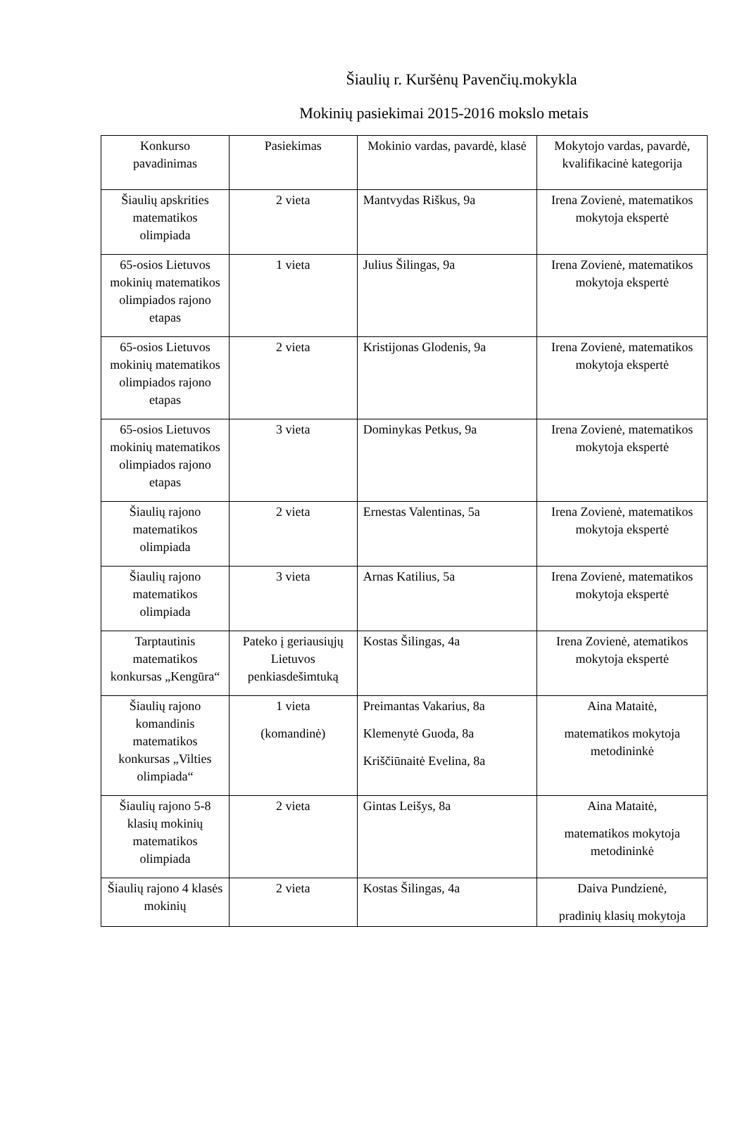Šiaulių r. Kuršėnų Pavenčių.mokykla
Mokinių pasiekimai 2015-2016 mokslo metais
| Konkurso pavadinimas | Pasiekimas | Mokinio vardas, pavardė, klasė | Mokytojo vardas, pavardė, kvalifikacinė kategorija |
| Šiaulių apskrities matematikos olimpiada | 2 vieta | Mantvydas Riškus, 9a | Irena Zovienė, matematikos mokytoja ekspertė |
| 65-osios Lietuvos mokinių matematikos olimpiados rajono etapas | 1 vieta | Julius Šilingas, 9a | Irena Zovienė, matematikos mokytoja ekspertė |
| 65-osios Lietuvos mokinių matematikos olimpiados rajono etapas | 2 vieta | Kristijonas Glodenis, 9a | Irena Zovienė, matematikos mokytoja ekspertė |
| 65-osios Lietuvos mokinių matematikos olimpiados rajono etapas | 3 vieta | Dominykas Petkus, 9a | Irena Zovienė, matematikos mokytoja ekspertė |
| Šiaulių rajono matematikos olimpiada | 2 vieta | Ernestas Valentinas, 5a | Irena Zovienė, matematikos mokytoja ekspertė |
| Šiaulių rajono matematikos olimpiada | 3 vieta | Arnas Katilius, 5a | Irena Zovienė, matematikos mokytoja ekspertė |
| Tarptautinis matematikos konkursas „Kengūra“ | Pateko į geriausiųjų Lietuvos penkiasdešimtuką | Kostas Šilingas, 4a | Irena Zovienė, atematikos mokytoja ekspertė |
| Šiaulių rajono komandinis matematikos konkursas „Vilties olimpiada“ | 1 vieta (komandinė) | Preimantas Vakarius, 8a Klemenytė Guoda, 8a Kriščiūnaitė Evelina, 8a | Aina Mataitė, matematikos mokytoja metodininkė |
| Šiaulių rajono 5-8 klasių mokinių matematikos olimpiada | 2 vieta | Gintas Leišys, 8a | Aina Mataitė, matematikos mokytoja metodininkė |
| Šiaulių rajono 4 klasės mokinių | 2 vieta | Kostas Šilingas, 4a | Daiva Pundzienė, pradinių klasių mokytoja |